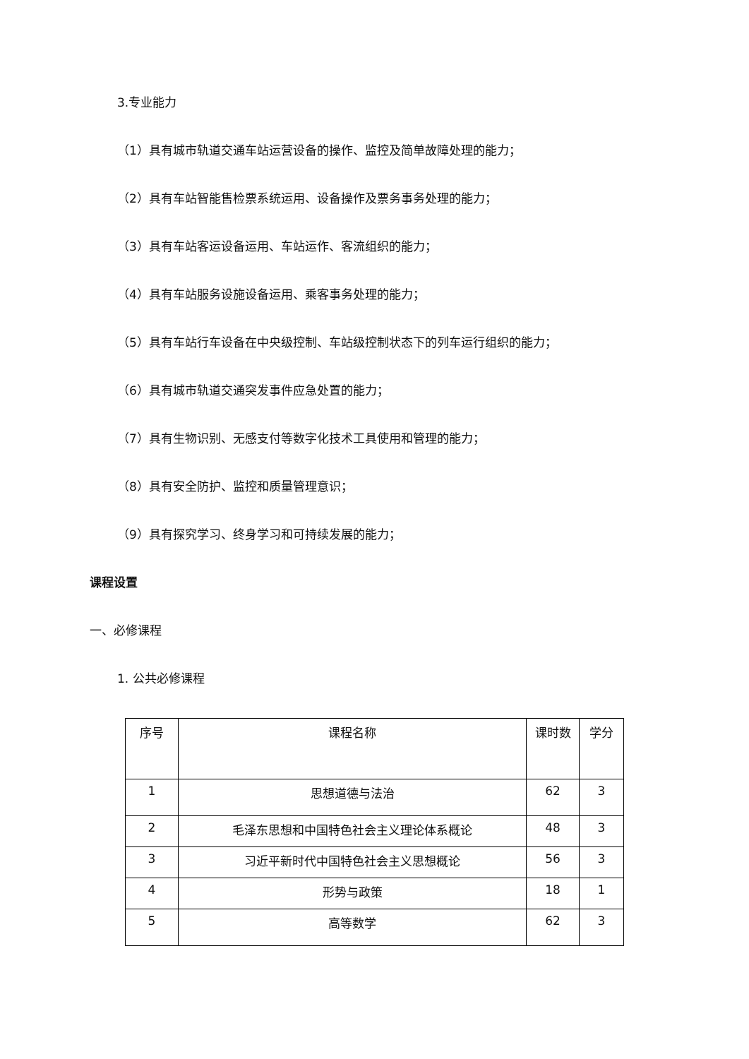3.专业能力
（1）具有城市轨道交通车站运营设备的操作、监控及简单故障处理的能力；
（2）具有车站智能售检票系统运用、设备操作及票务事务处理的能力；
（3）具有车站客运设备运用、车站运作、客流组织的能力；
（4）具有车站服务设施设备运用、乘客事务处理的能力；
（5）具有车站行车设备在中央级控制、车站级控制状态下的列车运行组织的能力；
（6）具有城市轨道交通突发事件应急处置的能力；
（7）具有生物识别、无感支付等数字化技术工具使用和管理的能力；
（8）具有安全防护、监控和质量管理意识；
（9）具有探究学习、终身学习和可持续发展的能力；
课程设置
一、必修课程
1. 公共必修课程
| 序号 | 课程名称 | 课时数 | 学分 |
| --- | --- | --- | --- |
| 1 | 思想道德与法治 | 62 | 3 |
| 2 | 毛泽东思想和中国特色社会主义理论体系概论 | 48 | 3 |
| 3 | 习近平新时代中国特色社会主义思想概论 | 56 | 3 |
| 4 | 形势与政策 | 18 | 1 |
| 5 | 高等数学 | 62 | 3 |